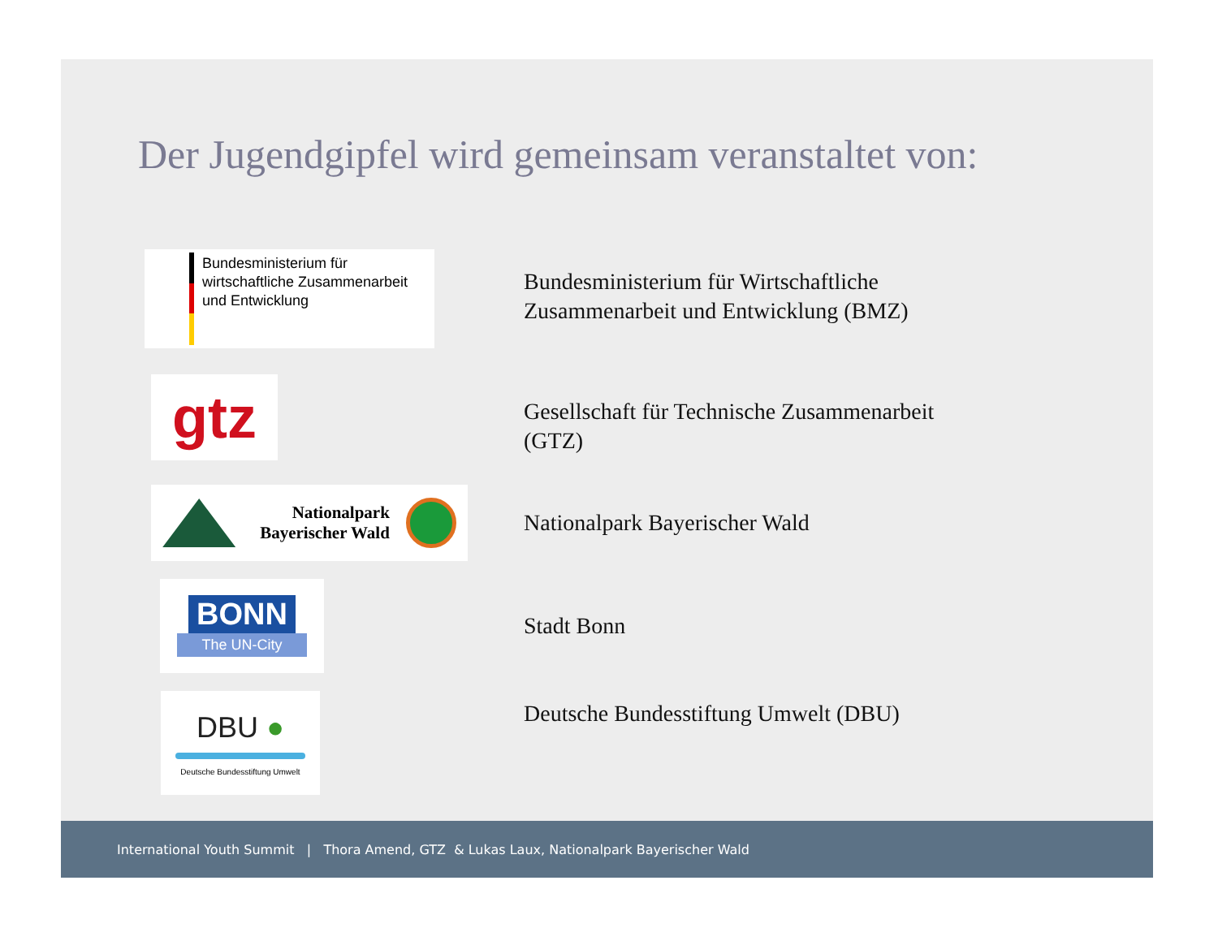Der Jugendgipfel wird gemeinsam veranstaltet von:
Bundesministerium für
wirtschaftliche Zusammenarbeit
und Entwicklung
Bundesministerium für Wirtschaftliche
Zusammenarbeit und Entwicklung (BMZ)
gtz
Gesellschaft für Technische Zusammenarbeit
(GTZ)
Nationalpark
Bayerischer Wald
Nationalpark Bayerischer Wald
BONN
The UN-City
Stadt Bonn
DBU ●
Deutsche Bundesstiftung Umwelt
Deutsche Bundesstiftung Umwelt (DBU)
International Youth Summit | Thora Amend, GTZ & Lukas Laux, Nationalpark Bayerischer Wald